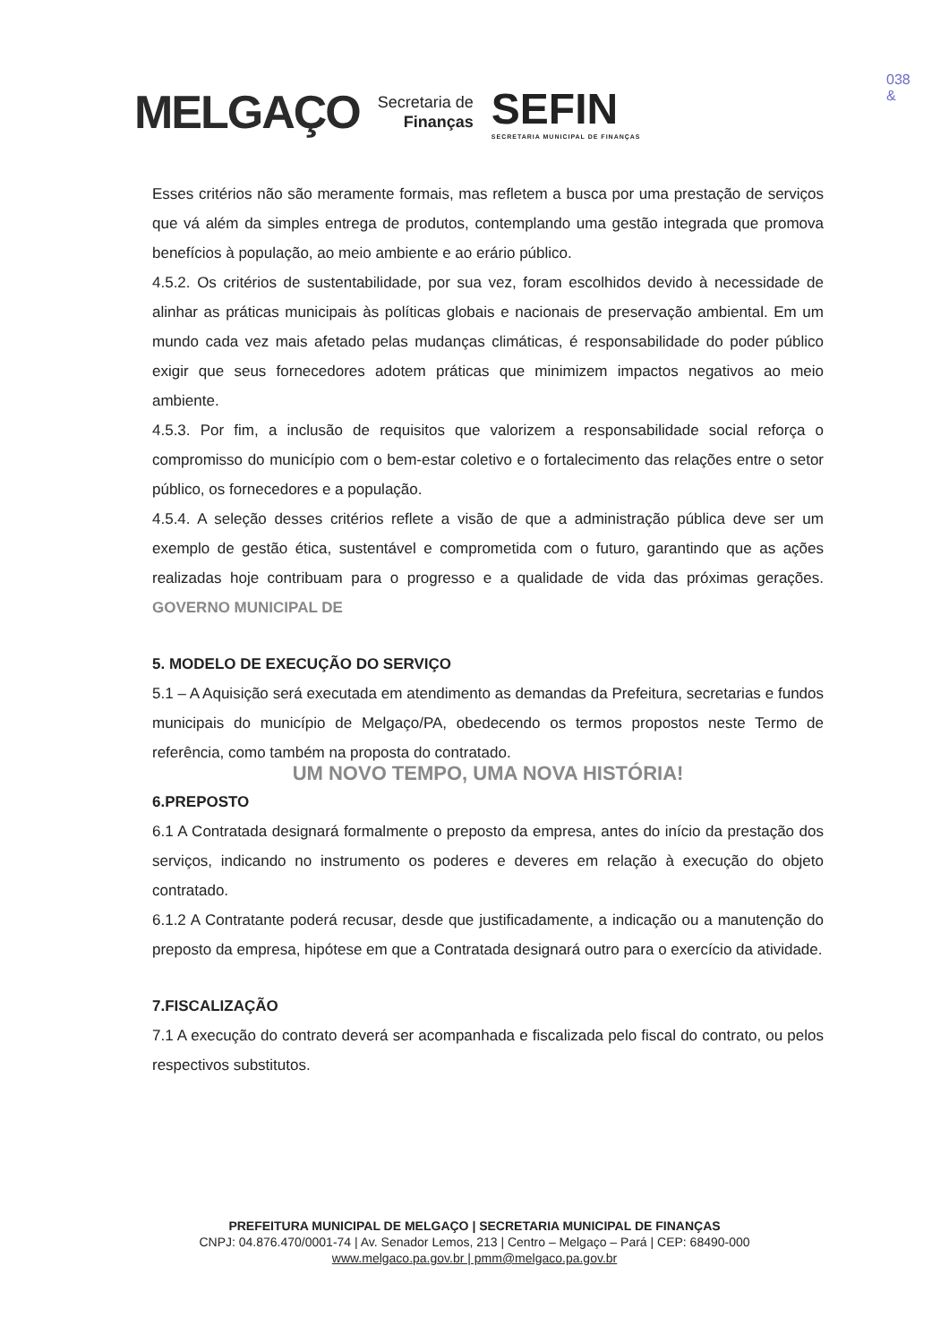MELGAÇO
Secretaria de
Finanças
SEFIN
SECRETARIA MUNICIPAL DE FINANÇAS
038
&
Esses critérios não são meramente formais, mas refletem a busca por uma prestação de serviços que vá além da simples entrega de produtos, contemplando uma gestão integrada que promova benefícios à população, ao meio ambiente e ao erário público.
4.5.2. Os critérios de sustentabilidade, por sua vez, foram escolhidos devido à necessidade de alinhar as práticas municipais às políticas globais e nacionais de preservação ambiental. Em um mundo cada vez mais afetado pelas mudanças climáticas, é responsabilidade do poder público exigir que seus fornecedores adotem práticas que minimizem impactos negativos ao meio ambiente.
4.5.3. Por fim, a inclusão de requisitos que valorizem a responsabilidade social reforça o compromisso do município com o bem-estar coletivo e o fortalecimento das relações entre o setor público, os fornecedores e a população.
4.5.4. A seleção desses critérios reflete a visão de que a administração pública deve ser um exemplo de gestão ética, sustentável e comprometida com o futuro, garantindo que as ações realizadas hoje contribuam para o progresso e a qualidade de vida das próximas gerações. GOVERNO MUNICIPAL DE
5. MODELO DE EXECUÇÃO DO SERVIÇO
5.1 – A Aquisição será executada em atendimento as demandas da Prefeitura, secretarias e fundos municipais do município de Melgaço/PA, obedecendo os termos propostos neste Termo de referência, como também na proposta do contratado.
UM NOVO TEMPO, UMA NOVA HISTÓRIA!
6.PREPOSTO
6.1 A Contratada designará formalmente o preposto da empresa, antes do início da prestação dos serviços, indicando no instrumento os poderes e deveres em relação à execução do objeto contratado.
6.1.2 A Contratante poderá recusar, desde que justificadamente, a indicação ou a manutenção do preposto da empresa, hipótese em que a Contratada designará outro para o exercício da atividade.
7.FISCALIZAÇÃO
7.1 A execução do contrato deverá ser acompanhada e fiscalizada pelo fiscal do contrato, ou pelos respectivos substitutos.
PREFEITURA MUNICIPAL DE MELGAÇO | SECRETARIA MUNICIPAL DE FINANÇAS
CNPJ: 04.876.470/0001-74 | Av. Senador Lemos, 213 | Centro – Melgaço – Pará | CEP: 68490-000
www.melgaco.pa.gov.br | pmm@melgaco.pa.gov.br